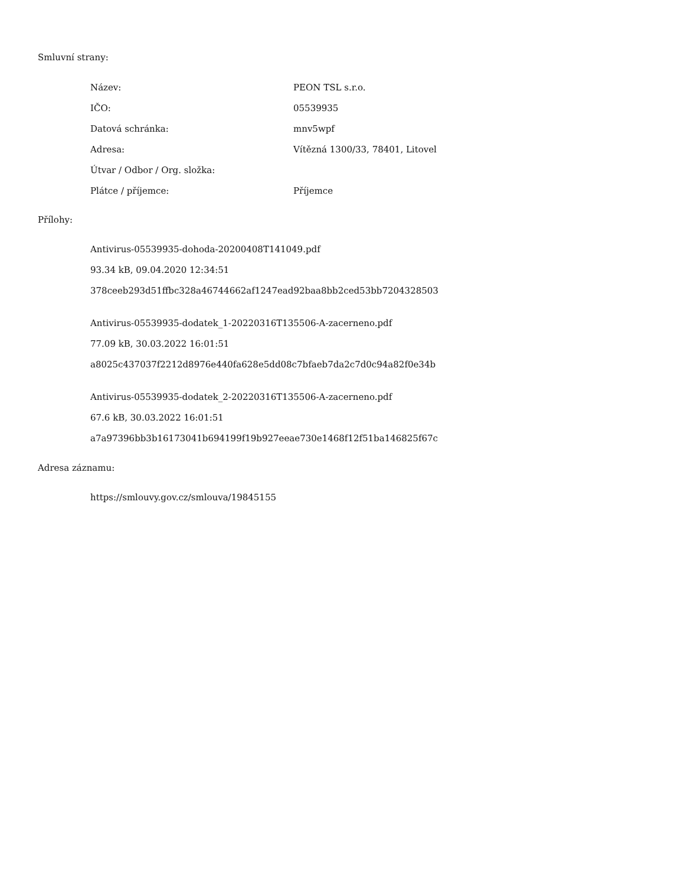Smluvní strany:
| Název: | PEON TSL s.r.o. |
| IČO: | 05539935 |
| Datová schránka: | mnv5wpf |
| Adresa: | Vítězná 1300/33, 78401, Litovel |
| Útvar / Odbor / Org. složka: | |
| Plátce / příjemce: | Příjemce |
Přílohy:
Antivirus-05539935-dohoda-20200408T141049.pdf
93.34 kB, 09.04.2020 12:34:51
378ceeb293d51ffbc328a46744662af1247ead92baa8bb2ced53bb7204328503
Antivirus-05539935-dodatek_1-20220316T135506-A-zacerneno.pdf
77.09 kB, 30.03.2022 16:01:51
a8025c437037f2212d8976e440fa628e5dd08c7bfaeb7da2c7d0c94a82f0e34b
Antivirus-05539935-dodatek_2-20220316T135506-A-zacerneno.pdf
67.6 kB, 30.03.2022 16:01:51
a7a97396bb3b16173041b694199f19b927eeae730e1468f12f51ba146825f67c
Adresa záznamu:
https://smlouvy.gov.cz/smlouva/19845155